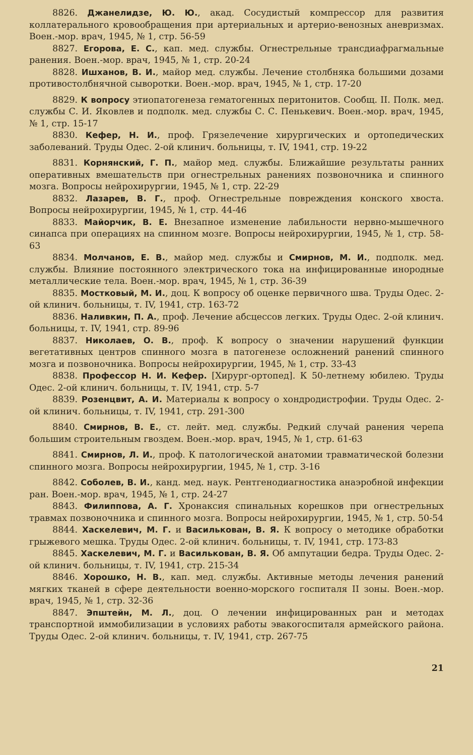8826. Джанелидзе, Ю. Ю., акад. Сосудистый компрессор для развития коллатерального кровообращения при артериальных и артерио-венозных аневризмах. Воен.-мор. врач, 1945, № 1, стр. 56-59
8827. Егорова, Е. С., кап. мед. службы. Огнестрельные трансдиафрагмальные ранения. Воен.-мор. врач, 1945, № 1, стр. 20-24
8828. Ишханов, В. И., майор мед. службы. Лечение столбняка большими дозами противостолбнячной сыворотки. Воен.-мор. врач, 1945, № 1, стр. 17-20
8829. К вопросу этиопатогенеза гематогенных перитонитов. Сообщ. II. Полк. мед. службы С. И. Яковлев и подполк. мед. службы С. С. Пенькевич. Воен.-мор. врач, 1945, № 1, стр. 15-17
8830. Кефер, Н. И., проф. Грязелечение хирургических и ортопедических заболеваний. Труды Одес. 2-ой клинич. больницы, т. IV, 1941, стр. 19-22
8831. Корнянский, Г. П., майор мед. службы. Ближайшие результаты ранних оперативных вмешательств при огнестрельных ранениях позвоночника и спинного мозга. Вопросы нейрохирургии, 1945, № 1, стр. 22-29
8832. Лазарев, В. Г., проф. Огнестрельные повреждения конского хвоста. Вопросы нейрохирургии, 1945, № 1, стр. 44-46
8833. Майорчик, В. Е. Внезапное изменение лабильности нервно-мышечного синапса при операциях на спинном мозге. Вопросы нейрохирургии, 1945, № 1, стр. 58-63
8834. Молчанов, Е. В., майор мед. службы и Смирнов, М. И., подполк. мед. службы. Влияние постоянного электрического тока на инфицированные инородные металлические тела. Воен.-мор. врач, 1945, № 1, стр. 36-39
8835. Мостковый, М. И., доц. К вопросу об оценке первичного шва. Труды Одес. 2-ой клинич. больницы, т. IV, 1941, стр. 163-72
8836. Наливкин, П. А., проф. Лечение абсцессов легких. Труды Одес. 2-ой клинич. больницы, т. IV, 1941, стр. 89-96
8837. Николаев, О. В., проф. К вопросу о значении нарушений функции вегетативных центров спинного мозга в патогенезе осложнений ранений спинного мозга и позвоночника. Вопросы нейрохирургии, 1945, № 1, стр. 33-43
8838. Профессор Н. И. Кефер. [Хирург-ортопед]. К 50-летнему юбилею. Труды Одес. 2-ой клинич. больницы, т. IV, 1941, стр. 5-7
8839. Розенцвит, А. И. Материалы к вопросу о хондродистрофии. Труды Одес. 2-ой клинич. больницы, т. IV, 1941, стр. 291-300
8840. Смирнов, В. Е., ст. лейт. мед. службы. Редкий случай ранения черепа большим строительным гвоздем. Воен.-мор. врач, 1945, № 1, стр. 61-63
8841. Смирнов, Л. И., проф. К патологической анатомии травматической болезни спинного мозга. Вопросы нейрохирургии, 1945, № 1, стр. 3-16
8842. Соболев, В. И., канд. мед. наук. Рентгенодиагностика анаэробной инфекции ран. Воен.-мор. врач, 1945, № 1, стр. 24-27
8843. Филиппова, А. Г. Хронаксия спинальных корешков при огнестрельных травмах позвоночника и спинного мозга. Вопросы нейрохирургии, 1945, № 1, стр. 50-54
8844. Хаскелевич, М. Г. и Василькован, В. Я. К вопросу о методике обработки грыжевого мешка. Труды Одес. 2-ой клинич. больницы, т. IV, 1941, стр. 173-83
8845. Хаскелевич, М. Г. и Василькован, В. Я. Об ампутации бедра. Труды Одес. 2-ой клинич. больницы, т. IV, 1941, стр. 215-34
8846. Хорошко, Н. В., кап. мед. службы. Активные методы лечения ранений мягких тканей в сфере деятельности военно-морского госпиталя II зоны. Воен.-мор. врач, 1945, № 1, стр. 32-36
8847. Эпштейн, М. Л., доц. О лечении инфицированных ран и методах транспортной иммобилизации в условиях работы эвакогоспиталя армейского района. Труды Одес. 2-ой клинич. больницы, т. IV, 1941, стр. 267-75
21